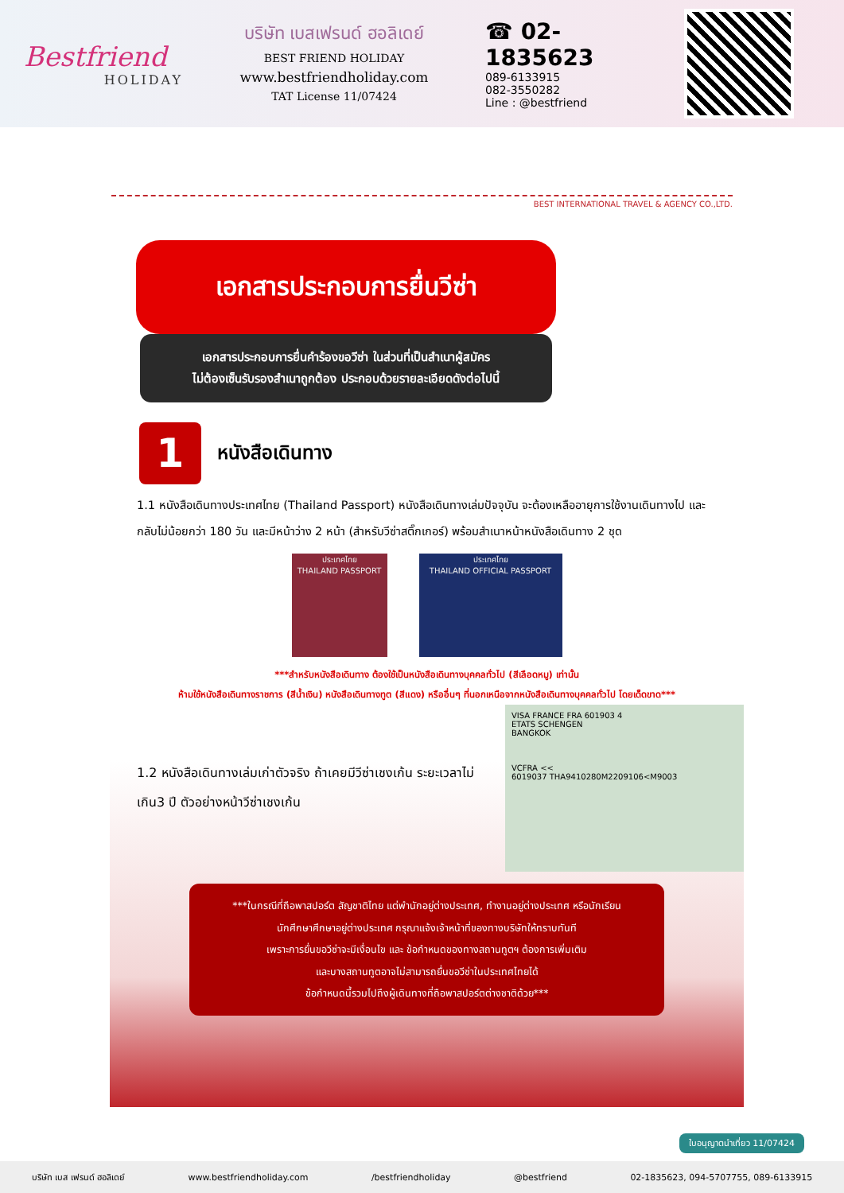Bestfriend
HOLIDAY
บริษัท เบสเฟรนด์ ฮอลิเดย์
BEST FRIEND HOLIDAY
www.bestfriendholiday.com
TAT License 11/07424
☎ 02-1835623
089-6133915
082-3550282
Line : @bestfriend
BEST INTERNATIONAL TRAVEL & AGENCY CO.,LTD.
เอกสารประกอบการยื่นวีซ่า
เอกสารประกอบการยื่นคำร้องขอวีซ่า ในส่วนที่เป็นสำเนาผู้สมัคร
ไม่ต้องเซ็นรับรองสำเนาถูกต้อง ประกอบด้วยรายละเอียดดังต่อไปนี้
1
หนังสือเดินทาง
1.1 หนังสือเดินทางประเทศไทย (Thailand Passport) หนังสือเดินทางเล่มปัจจุบัน จะต้องเหลืออายุการใช้งานเดินทางไป และกลับไม่น้อยกว่า 180 วัน และมีหน้าว่าง 2 หน้า (สำหรับวีซ่าสติ๊กเกอร์) พร้อมสำเนาหน้าหนังสือเดินทาง 2 ชุด
ประเทศไทย
THAILAND PASSPORT
ประเทศไทย
THAILAND OFFICIAL PASSPORT
***สำหรับหนังสือเดินทาง ต้องใช้เป็นหนังสือเดินทางบุคคลทั่วไป (สีเลือดหมู) เท่านั้น
ห้ามใช้หนังสือเดินทางราชการ (สีน้ำเงิน) หนังสือเดินทางทูต (สีแดง) หรืออื่นๆ ที่นอกเหนือจากหนังสือเดินทางบุคคลทั่วไป โดยเด็ดขาด***
1.2 หนังสือเดินทางเล่มเก่าตัวจริง ถ้าเคยมีวีซ่าเชงเก้น ระยะเวลาไม่เกิน3 ปี ตัวอย่างหน้าวีซ่าเชงเก้น
VISA FRANCE FRA 601903 4
ETATS SCHENGEN
BANGKOK
VCFRA <<
6019037 THA9410280M2209106<M9003
***ในกรณีที่ถือพาสปอร์ต สัญชาติไทย แต่พำนักอยู่ต่างประเทศ, ทำงานอยู่ต่างประเทศ หรือนักเรียน
นักศึกษาศึกษาอยู่ต่างประเทศ กรุณาแจ้งเจ้าหน้าที่ของทางบริษัทให้ทราบทันที
เพราะการยื่นขอวีซ่าจะมีเงื่อนไข และ ข้อกำหนดของทางสถานทูตฯ ต้องการเพิ่มเติม
และบางสถานทูตอาจไม่สามารถยื่นขอวีซ่าในประเทศไทยได้
ข้อกำหนดนี้รวมไปถึงผู้เดินทางที่ถือพาสปอร์ตต่างชาติด้วย***
ใบอนุญาตนำเที่ยว 11/07424
บริษัท เบส เฟรนด์ ฮอลิเดย์ www.bestfriendholiday.com /bestfriendholiday @bestfriend 02-1835623, 094-5707755, 089-6133915